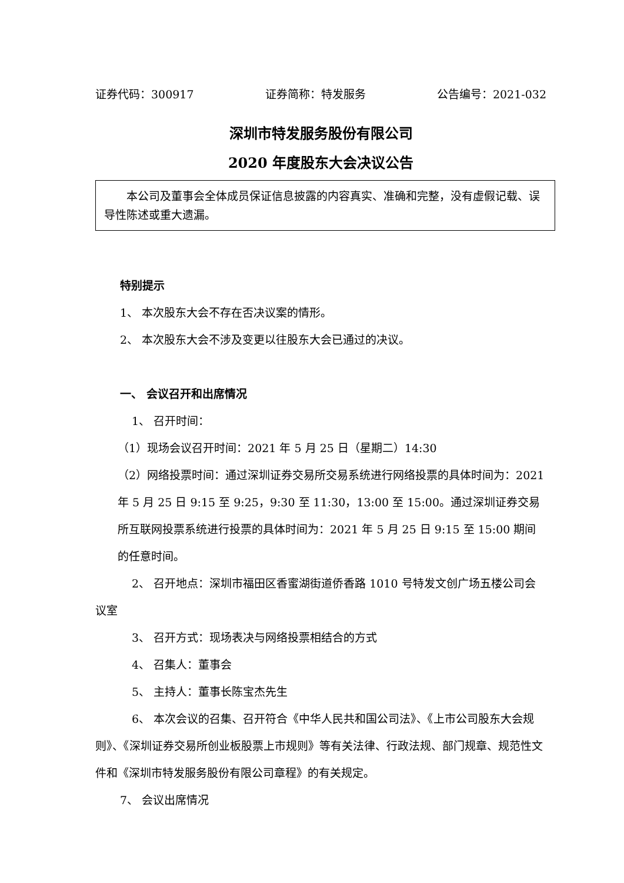证券代码：300917 证券简称：特发服务 公告编号：2021-032
深圳市特发服务股份有限公司
2020 年度股东大会决议公告
  本公司及董事会全体成员保证信息披露的内容真实、准确和完整，没有虚假记载、误导性陈述或重大遗漏。
特别提示
1、 本次股东大会不存在否决议案的情形。
2、 本次股东大会不涉及变更以往股东大会已通过的决议。
一、 会议召开和出席情况
1、 召开时间：
（1）现场会议召开时间：2021 年 5 月 25 日（星期二）14:30
（2）网络投票时间：通过深圳证券交易所交易系统进行网络投票的具体时间为：2021 年 5 月 25 日 9:15 至 9:25，9:30 至 11:30，13:00 至 15:00。通过深圳证券交易所互联网投票系统进行投票的具体时间为：2021 年 5 月 25 日 9:15 至 15:00 期间的任意时间。
2、 召开地点：深圳市福田区香蜜湖街道侨香路 1010 号特发文创广场五楼公司会议室
3、 召开方式：现场表决与网络投票相结合的方式
4、 召集人：董事会
5、 主持人：董事长陈宝杰先生
6、 本次会议的召集、召开符合《中华人民共和国公司法》、《上市公司股东大会规则》、《深圳证券交易所创业板股票上市规则》等有关法律、行政法规、部门规章、规范性文件和《深圳市特发服务股份有限公司章程》的有关规定。
7、 会议出席情况